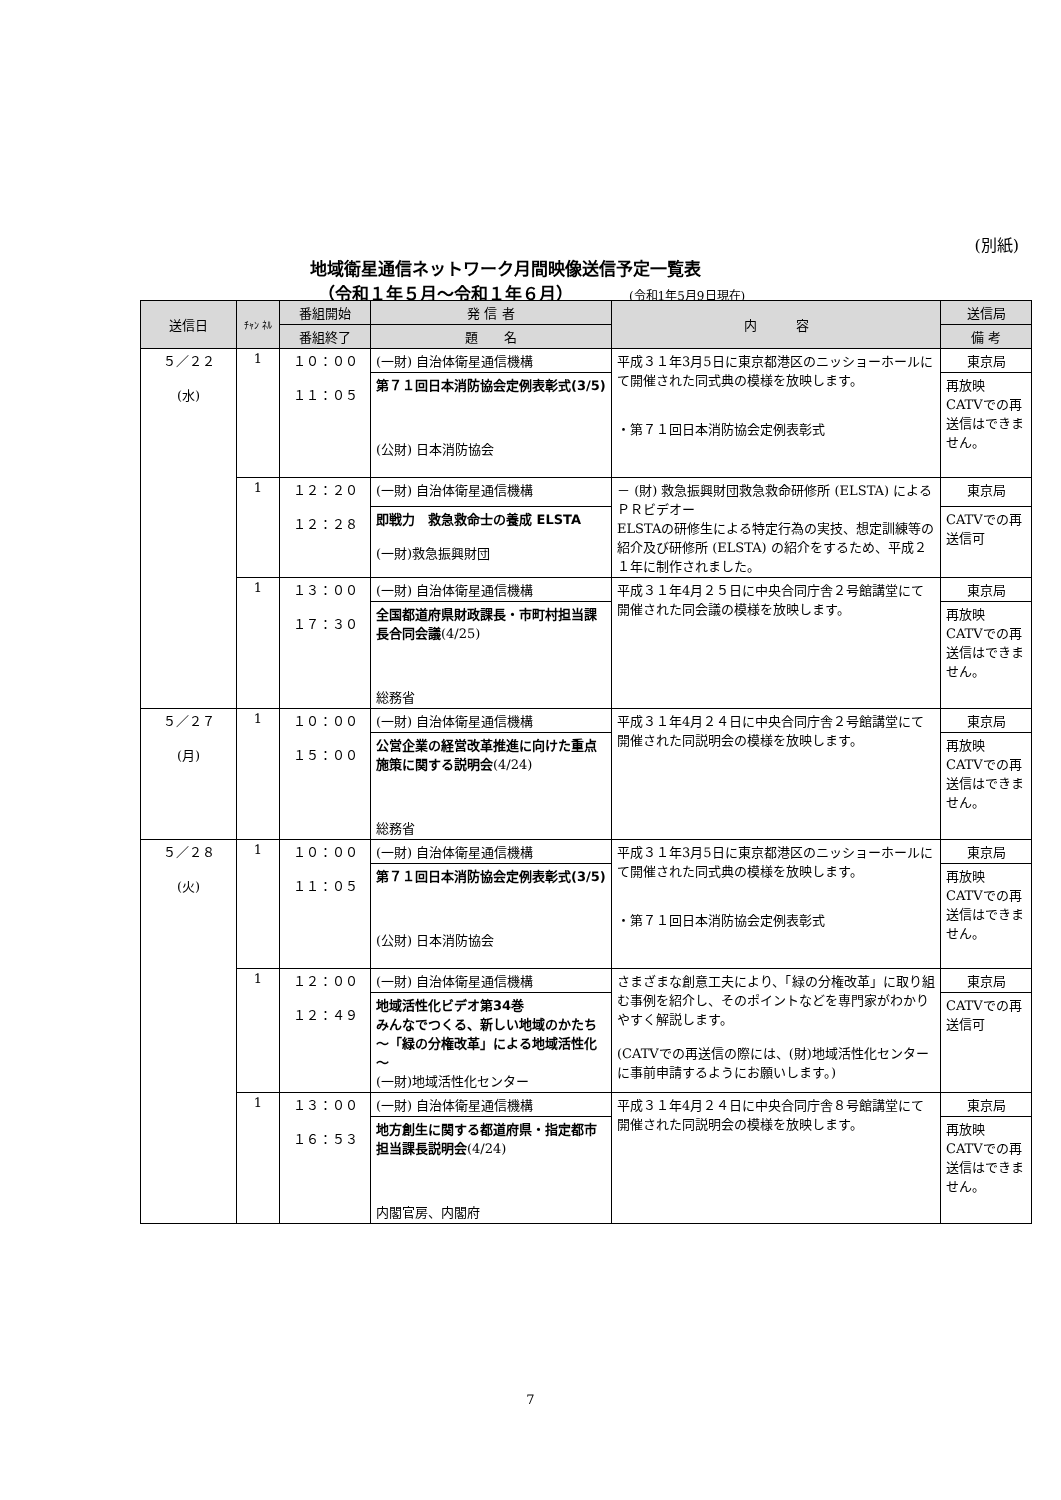(別紙)
地域衛星通信ネットワーク月間映像送信予定一覧表
（令和１年５月～令和１年６月） (令和1年5月9日現在)
| 送信日 | ﾁｬﾝ ﾈﾙ | 番組開始 | 発 信 者 | 内 容 | 送信局 |
| --- | --- | --- | --- | --- | --- |
| | | 番組終了 | 題 名 | | 備 考 |
| ５／２２ (水) | 1 | １０：００ １１：０５ | (一財) 自治体衛星通信機構 | 平成３１年3月5日に東京都港区のニッショーホールにて開催された同式典の模様を放映します。 ・第７１回日本消防協会定例表彰式 | 東京局 |
| | | | 第７１回日本消防協会定例表彰式(3/5) (公財) 日本消防協会 | | 再放映 CATVでの再送信はできません。 |
| | 1 | １２：２０ １２：２８ | (一財) 自治体衛星通信機構 | － (財) 救急振興財団救急救命研修所 (ELSTA) によるＰＲビデオー ELSTAの研修生による特定行為の実技、想定訓練等の紹介及び研修所 (ELSTA) の紹介をするため、平成２１年に制作されました。 | 東京局 |
| | | | 即戦力 救急救命士の養成 ELSTA (一財)救急振興財団 | | CATVでの再送信可 |
| | 1 | １３：００ １７：３０ | (一財) 自治体衛星通信機構 | 平成３１年4月２５日に中央合同庁舎２号館講堂にて開催された同会議の模様を放映します。 | 東京局 |
| | | | 全国都道府県財政課長・市町村担当課長合同会議 (4/25) 総務省 | | 再放映 CATVでの再送信はできません。 |
| ５／２７ (月) | 1 | １０：００ １５：００ | (一財) 自治体衛星通信機構 | 平成３１年4月２４日に中央合同庁舎２号館講堂にて開催された同説明会の模様を放映します。 | 東京局 |
| | | | 公営企業の経営改革推進に向けた重点施策に関する説明会 (4/24) 総務省 | | 再放映 CATVでの再送信はできません。 |
| ５／２８ (火) | 1 | １０：００ １１：０５ | (一財) 自治体衛星通信機構 | 平成３１年3月5日に東京都港区のニッショーホールにて開催された同式典の模様を放映します。 ・第７１回日本消防協会定例表彰式 | 東京局 |
| | | | 第７１回日本消防協会定例表彰式(3/5) (公財) 日本消防協会 | | 再放映 CATVでの再送信はできません。 |
| | 1 | １２：００ １２：４９ | (一財) 自治体衛星通信機構 | さまざまな創意工夫により、「緑の分権改革」に取り組む事例を紹介し、そのポイントなどを専門家がわかりやすく解説します。 (CATVでの再送信の際には、(財)地域活性化センターに事前申請するようにお願いします。) | 東京局 |
| | | | 地域活性化ビデオ第34巻 みんなでつくる、新しい地域のかたち ～「緑の分権改革」による地域活性化～ (一財)地域活性化センター | | CATVでの再送信可 |
| | 1 | １３：００ １６：５３ | (一財) 自治体衛星通信機構 | 平成３１年4月２４日に中央合同庁舎８号館講堂にて開催された同説明会の模様を放映します。 | 東京局 |
| | | | 地方創生に関する都道府県・指定都市担当課長説明会 (4/24) 内閣官房、内閣府 | | 再放映 CATVでの再送信はできません。 |
7